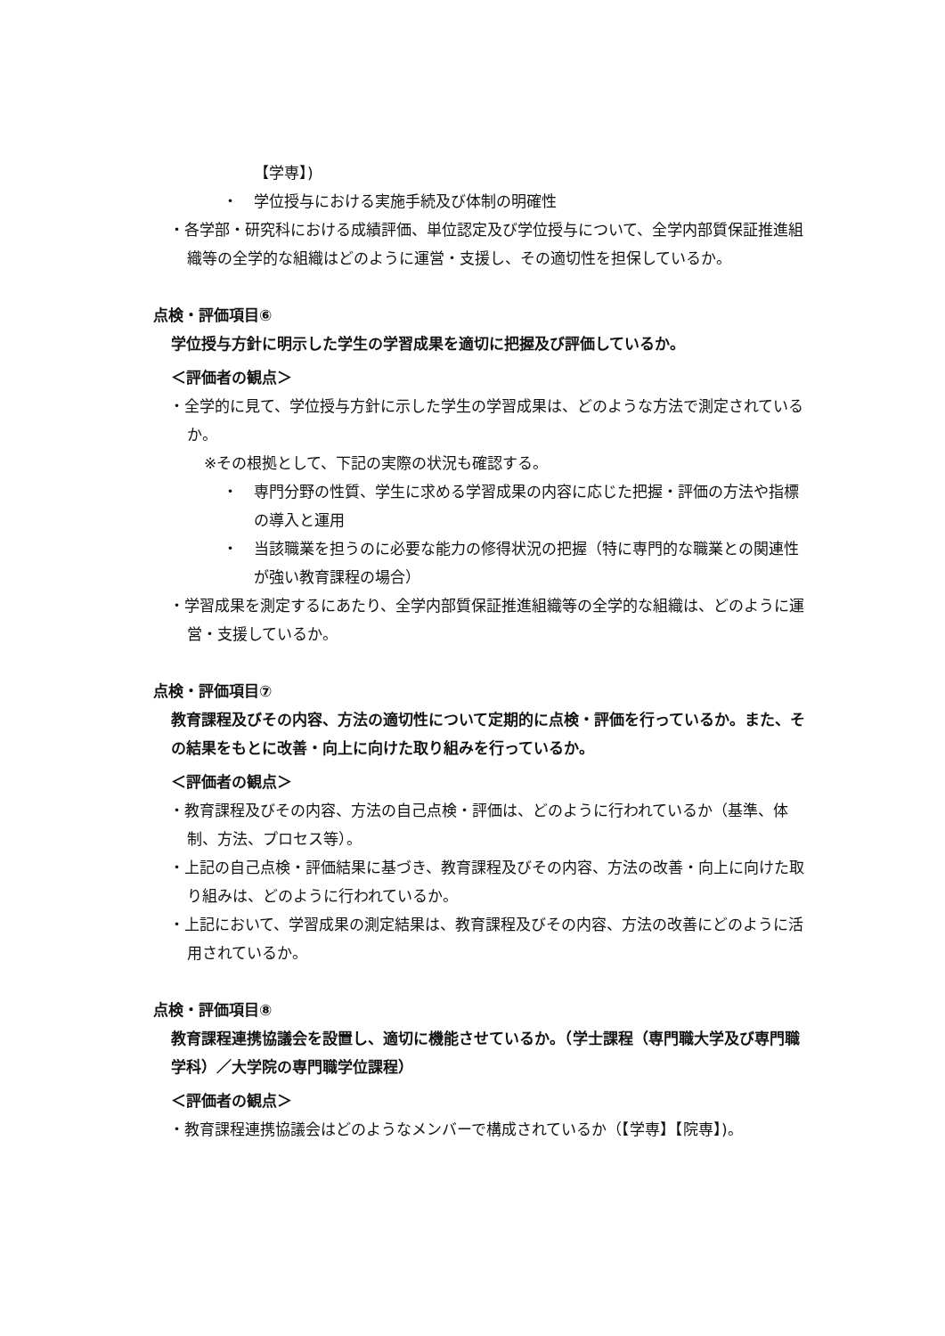【学専】)
・ 学位授与における実施手続及び体制の明確性
・各学部・研究科における成績評価、単位認定及び学位授与について、全学内部質保証推進組織等の全学的な組織はどのように運営・支援し、その適切性を担保しているか。
点検・評価項目⑥
学位授与方針に明示した学生の学習成果を適切に把握及び評価しているか。
＜評価者の観点＞
・全学的に見て、学位授与方針に示した学生の学習成果は、どのような方法で測定されているか。
※その根拠として、下記の実際の状況も確認する。
・ 専門分野の性質、学生に求める学習成果の内容に応じた把握・評価の方法や指標の導入と運用
・ 当該職業を担うのに必要な能力の修得状況の把握（特に専門的な職業との関連性が強い教育課程の場合）
・学習成果を測定するにあたり、全学内部質保証推進組織等の全学的な組織は、どのように運営・支援しているか。
点検・評価項目⑦
教育課程及びその内容、方法の適切性について定期的に点検・評価を行っているか。また、その結果をもとに改善・向上に向けた取り組みを行っているか。
＜評価者の観点＞
・教育課程及びその内容、方法の自己点検・評価は、どのように行われているか（基準、体制、方法、プロセス等）。
・上記の自己点検・評価結果に基づき、教育課程及びその内容、方法の改善・向上に向けた取り組みは、どのように行われているか。
・上記において、学習成果の測定結果は、教育課程及びその内容、方法の改善にどのように活用されているか。
点検・評価項目⑧
教育課程連携協議会を設置し、適切に機能させているか。（学士課程（専門職大学及び専門職学科）／大学院の専門職学位課程）
＜評価者の観点＞
・教育課程連携協議会はどのようなメンバーで構成されているか（【学専】【院専】)。